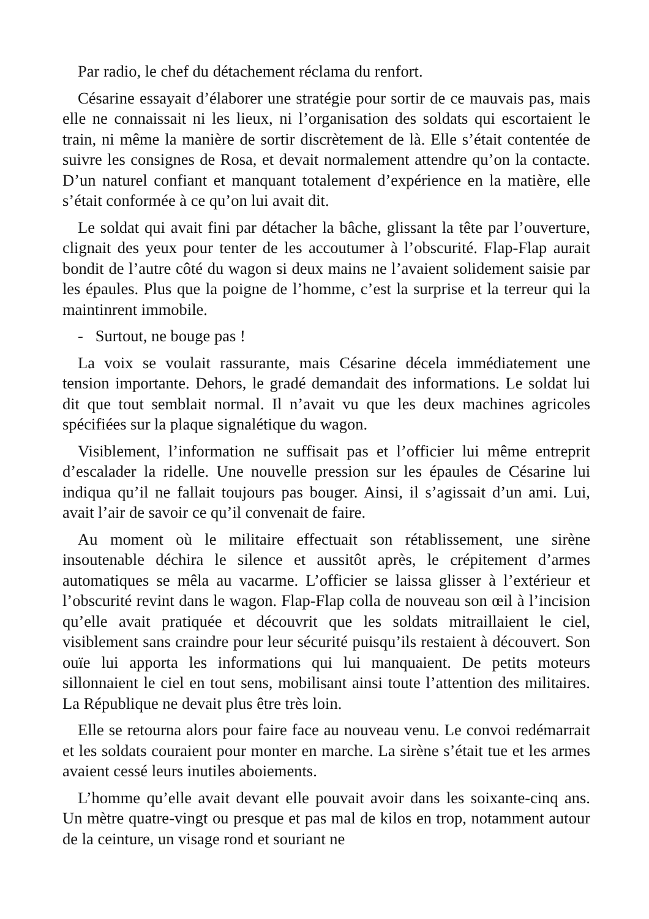Par radio, le chef du détachement réclama du renfort.
Césarine essayait d’élaborer une stratégie pour sortir de ce mauvais pas, mais elle ne connaissait ni les lieux, ni l’organisation des soldats qui escortaient le train, ni même la manière de sortir discrètement de là. Elle s’était contentée de suivre les consignes de Rosa, et devait normalement attendre qu’on la contacte. D’un naturel confiant et manquant totalement d’expérience en la matière, elle s’était conformée à ce qu’on lui avait dit.
Le soldat qui avait fini par détacher la bâche, glissant la tête par l’ouverture, clignait des yeux pour tenter de les accoutumer à l’obscurité. Flap-Flap aurait bondit de l’autre côté du wagon si deux mains ne l’avaient solidement saisie par les épaules. Plus que la poigne de l’homme, c’est la surprise et la terreur qui la maintinrent immobile.
- Surtout, ne bouge pas !
La voix se voulait rassurante, mais Césarine décela immédiatement une tension importante. Dehors, le gradé demandait des informations. Le soldat lui dit que tout semblait normal. Il n’avait vu que les deux machines agricoles spécifiées sur la plaque signalétique du wagon.
Visiblement, l’information ne suffisait pas et l’officier lui même entreprit d’escalader la ridelle. Une nouvelle pression sur les épaules de Césarine lui indiqua qu’il ne fallait toujours pas bouger. Ainsi, il s’agissait d’un ami. Lui, avait l’air de savoir ce qu’il convenait de faire.
Au moment où le militaire effectuait son rétablissement, une sirène insoutenable déchira le silence et aussitôt après, le crépitement d’armes automatiques se mêla au vacarme. L’officier se laissa glisser à l’extérieur et l’obscurité revint dans le wagon. Flap-Flap colla de nouveau son œil à l’incision qu’elle avait pratiquée et découvrit que les soldats mitraillaient le ciel, visiblement sans craindre pour leur sécurité puisqu’ils restaient à découvert. Son ouïe lui apporta les informations qui lui manquaient. De petits moteurs sillonnaient le ciel en tout sens, mobilisant ainsi toute l’attention des militaires. La République ne devait plus être très loin.
Elle se retourna alors pour faire face au nouveau venu. Le convoi redémarrait et les soldats couraient pour monter en marche. La sirène s’était tue et les armes avaient cessé leurs inutiles aboiements.
L’homme qu’elle avait devant elle pouvait avoir dans les soixante-cinq ans. Un mètre quatre-vingt ou presque et pas mal de kilos en trop, notamment autour de la ceinture, un visage rond et souriant ne